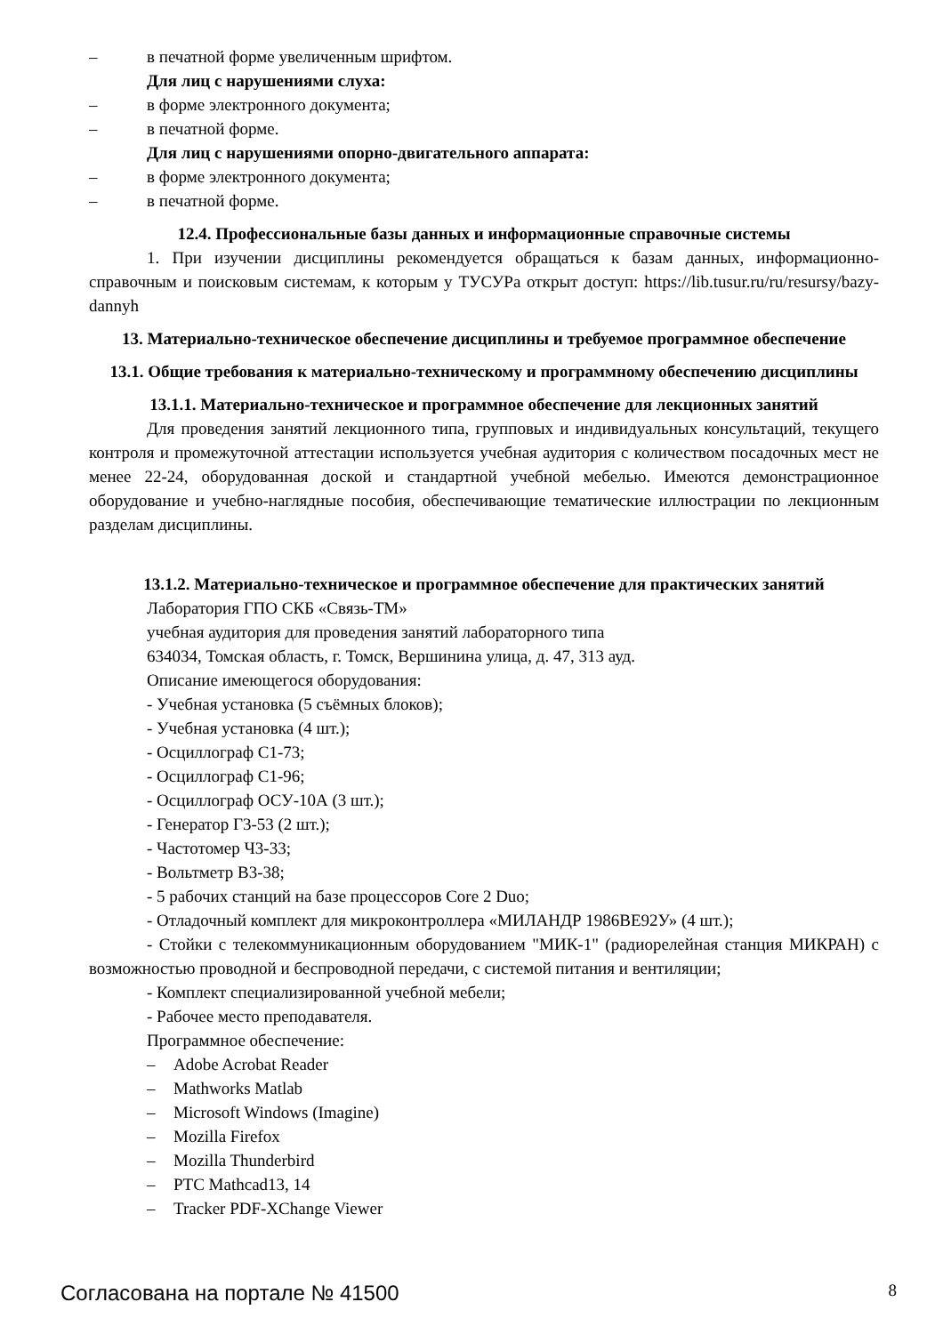– в печатной форме увеличенным шрифтом.
Для лиц с нарушениями слуха:
– в форме электронного документа;
– в печатной форме.
Для лиц с нарушениями опорно-двигательного аппарата:
– в форме электронного документа;
– в печатной форме.
12.4. Профессиональные базы данных и информационные справочные системы
1. При изучении дисциплины рекомендуется обращаться к базам данных, информационно-справочным и поисковым системам, к которым у ТУСУРа открыт доступ: https://lib.tusur.ru/ru/resursy/bazy-dannyh
13. Материально-техническое обеспечение дисциплины и требуемое программное обеспечение
13.1. Общие требования к материально-техническому и программному обеспечению дисциплины
13.1.1. Материально-техническое и программное обеспечение для лекционных занятий
Для проведения занятий лекционного типа, групповых и индивидуальных консультаций, текущего контроля и промежуточной аттестации используется учебная аудитория с количеством посадочных мест не менее 22-24, оборудованная доской и стандартной учебной мебелью. Имеются демонстрационное оборудование и учебно-наглядные пособия, обеспечивающие тематические иллюстрации по лекционным разделам дисциплины.
13.1.2. Материально-техническое и программное обеспечение для практических занятий
Лаборатория ГПО СКБ «Связь-ТМ»
учебная аудитория для проведения занятий лабораторного типа
634034, Томская область, г. Томск, Вершинина улица, д. 47, 313 ауд.
Описание имеющегося оборудования:
- Учебная установка (5 съёмных блоков);
- Учебная установка (4 шт.);
- Осциллограф С1-73;
- Осциллограф С1-96;
- Осциллограф ОСУ-10А (3 шт.);
- Генератор Г3-53 (2 шт.);
- Частотомер Ч3-33;
- Вольтметр В3-38;
- 5 рабочих станций на базе процессоров Core 2 Duo;
- Отладочный комплект для микроконтроллера «МИЛАНДР 1986ВЕ92У» (4 шт.);
- Стойки с телекоммуникационным оборудованием "МИК-1" (радиорелейная станция МИКРАН) с возможностью проводной и беспроводной передачи, с системой питания и вентиляции;
- Комплект специализированной учебной мебели;
- Рабочее место преподавателя.
Программное обеспечение:
– Adobe Acrobat Reader
– Mathworks Matlab
– Microsoft Windows (Imagine)
– Mozilla Firefox
– Mozilla Thunderbird
– PTC Mathcad13, 14
– Tracker PDF-XChange Viewer
Согласована на портале № 41500 8